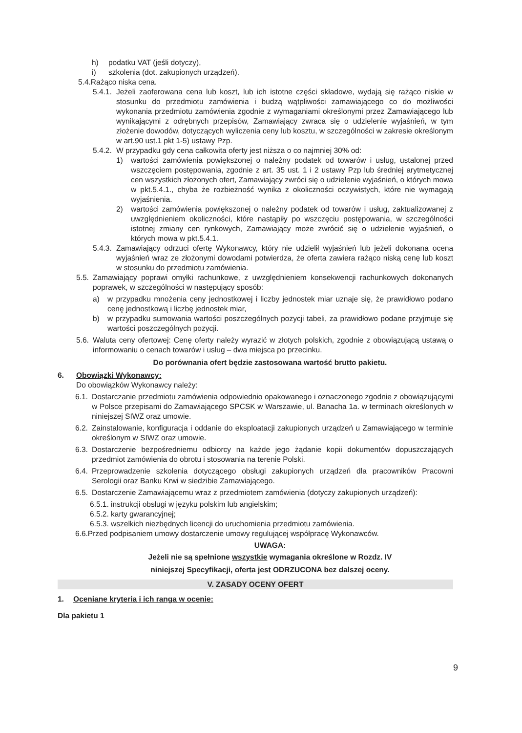h) podatku VAT (jeśli dotyczy),
i) szkolenia (dot. zakupionych urządzeń).
5.4.Rażąco niska cena.
5.4.1.
Jeżeli zaoferowana cena lub koszt, lub ich istotne części składowe, wydają się rażąco niskie w stosunku do przedmiotu zamówienia i budzą wątpliwości zamawiającego co do możliwości wykonania przedmiotu zamówienia zgodnie z wymaganiami określonymi przez Zamawiającego lub wynikającymi z odrębnych przepisów, Zamawiający zwraca się o udzielenie wyjaśnień, w tym złożenie dowodów, dotyczących wyliczenia ceny lub kosztu, w szczególności w zakresie określonym w art.90 ust.1 pkt 1-5) ustawy Pzp.
5.4.2.
W przypadku gdy cena całkowita oferty jest niższa o co najmniej 30% od:
1) wartości zamówienia powiększonej o należny podatek od towarów i usług, ustalonej przed wszczęciem postępowania, zgodnie z art. 35 ust. 1 i 2 ustawy Pzp lub średniej arytmetycznej cen wszystkich złożonych ofert, Zamawiający zwróci się o udzielenie wyjaśnień, o których mowa w pkt.5.4.1., chyba że rozbieżność wynika z okoliczności oczywistych, które nie wymagają wyjaśnienia.
2) wartości zamówienia powiększonej o należny podatek od towarów i usług, zaktualizowanej z uwzględnieniem okoliczności, które nastąpiły po wszczęciu postępowania, w szczególności istotnej zmiany cen rynkowych, Zamawiający może zwrócić się o udzielenie wyjaśnień, o których mowa w pkt.5.4.1.
5.4.3.
Zamawiający odrzuci ofertę Wykonawcy, który nie udzielił wyjaśnień lub jeżeli dokonana ocena wyjaśnień wraz ze złożonymi dowodami potwierdza, że oferta zawiera rażąco niską cenę lub koszt w stosunku do przedmiotu zamówienia.
5.5.
Zamawiający poprawi omyłki rachunkowe, z uwzględnieniem konsekwencji rachunkowych dokonanych poprawek, w szczególności w następujący sposób:
a) w przypadku mnożenia ceny jednostkowej i liczby jednostek miar uznaje się, że prawidłowo podano cenę jednostkową i liczbę jednostek miar,
b) w przypadku sumowania wartości poszczególnych pozycji tabeli, za prawidłowo podane przyjmuje się wartości poszczególnych pozycji.
5.6.
Waluta ceny ofertowej: Cenę oferty należy wyrazić w złotych polskich, zgodnie z obowiązującą ustawą o informowaniu o cenach towarów i usług – dwa miejsca po przecinku.
Do porównania ofert będzie zastosowana wartość brutto pakietu.
6. Obowiązki Wykonawcy:
Do obowiązków Wykonawcy należy:
6.1.
Dostarczanie przedmiotu zamówienia odpowiednio opakowanego i oznaczonego zgodnie z obowiązującymi w Polsce przepisami do Zamawiającego SPCSK w Warszawie, ul. Banacha 1a. w terminach określonych w niniejszej SIWZ oraz umowie.
6.2.
Zainstalowanie, konfiguracja i oddanie do eksploatacji zakupionych urządzeń u Zamawiającego w terminie określonym w SIWZ oraz umowie.
6.3.
Dostarczenie bezpośredniemu odbiorcy na każde jego żądanie kopii dokumentów dopuszczających przedmiot zamówienia do obrotu i stosowania na terenie Polski.
6.4.
Przeprowadzenie szkolenia dotyczącego obsługi zakupionych urządzeń dla pracowników Pracowni Serologii oraz Banku Krwi w siedzibie Zamawiającego.
6.5.
Dostarczenie Zamawiającemu wraz z przedmiotem zamówienia (dotyczy zakupionych urządzeń):
6.5.1. instrukcji obsługi w języku polskim lub angielskim;
6.5.2. karty gwarancyjnej;
6.5.3. wszelkich niezbędnych licencji do uruchomienia przedmiotu zamówienia.
6.6.Przed podpisaniem umowy dostarczenie umowy regulującej współpracę Wykonawców.
UWAGA:
Jeżeli nie są spełnione wszystkie wymagania określone w Rozdz. IV
niniejszej Specyfikacji, oferta jest ODRZUCONA bez dalszej oceny.
V. ZASADY OCENY OFERT
1. Oceniane kryteria i ich ranga w ocenie:
Dla pakietu 1
9